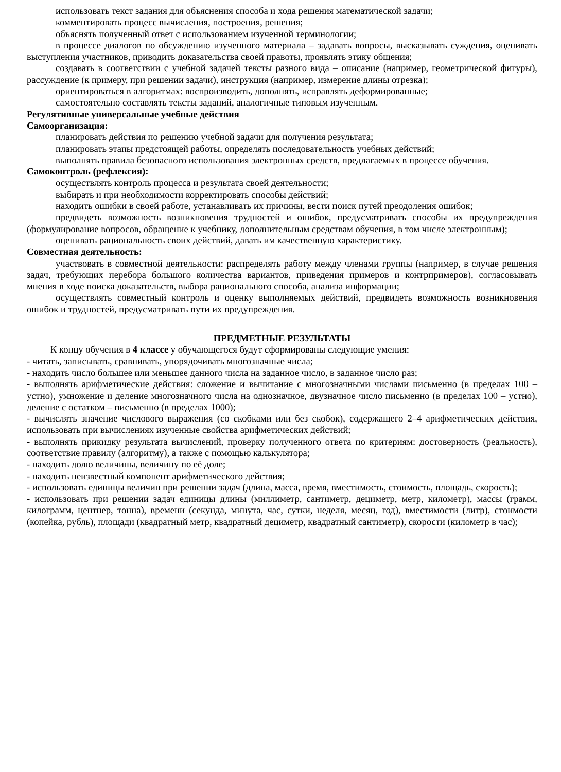использовать текст задания для объяснения способа и хода решения математической задачи;
комментировать процесс вычисления, построения, решения;
объяснять полученный ответ с использованием изученной терминологии;
в процессе диалогов по обсуждению изученного материала – задавать вопросы, высказывать суждения, оценивать выступления участников, приводить доказательства своей правоты, проявлять этику общения;
создавать в соответствии с учебной задачей тексты разного вида – описание (например, геометрической фигуры), рассуждение (к примеру, при решении задачи), инструкция (например, измерение длины отрезка);
ориентироваться в алгоритмах: воспроизводить, дополнять, исправлять деформированные;
самостоятельно составлять тексты заданий, аналогичные типовым изученным.
Регулятивные универсальные учебные действия
Самоорганизация:
планировать действия по решению учебной задачи для получения результата;
планировать этапы предстоящей работы, определять последовательность учебных действий;
выполнять правила безопасного использования электронных средств, предлагаемых в процессе обучения.
Самоконтроль (рефлексия):
осуществлять контроль процесса и результата своей деятельности;
выбирать и при необходимости корректировать способы действий;
находить ошибки в своей работе, устанавливать их причины, вести поиск путей преодоления ошибок;
предвидеть возможность возникновения трудностей и ошибок, предусматривать способы их предупреждения (формулирование вопросов, обращение к учебнику, дополнительным средствам обучения, в том числе электронным);
оценивать рациональность своих действий, давать им качественную характеристику.
Совместная деятельность:
участвовать в совместной деятельности: распределять работу между членами группы (например, в случае решения задач, требующих перебора большого количества вариантов, приведения примеров и контрпримеров), согласовывать мнения в ходе поиска доказательств, выбора рационального способа, анализа информации;
осуществлять совместный контроль и оценку выполняемых действий, предвидеть возможность возникновения ошибок и трудностей, предусматривать пути их предупреждения.
ПРЕДМЕТНЫЕ РЕЗУЛЬТАТЫ
К концу обучения в 4 классе у обучающегося будут сформированы следующие умения:
- читать, записывать, сравнивать, упорядочивать многозначные числа;
- находить число большее или меньшее данного числа на заданное число, в заданное число раз;
- выполнять арифметические действия: сложение и вычитание с многозначными числами письменно (в пределах 100 – устно), умножение и деление многозначного числа на однозначное, двузначное число письменно (в пределах 100 – устно), деление с остатком – письменно (в пределах 1000);
- вычислять значение числового выражения (со скобками или без скобок), содержащего 2–4 арифметических действия, использовать при вычислениях изученные свойства арифметических действий;
- выполнять прикидку результата вычислений, проверку полученного ответа по критериям: достоверность (реальность), соответствие правилу (алгоритму), а также с помощью калькулятора;
- находить долю величины, величину по её доле;
- находить неизвестный компонент арифметического действия;
- использовать единицы величин при решении задач (длина, масса, время, вместимость, стоимость, площадь, скорость);
- использовать при решении задач единицы длины (миллиметр, сантиметр, дециметр, метр, километр), массы (грамм, килограмм, центнер, тонна), времени (секунда, минута, час, сутки, неделя, месяц, год), вместимости (литр), стоимости (копейка, рубль), площади (квадратный метр, квадратный дециметр, квадратный сантиметр), скорости (километр в час);